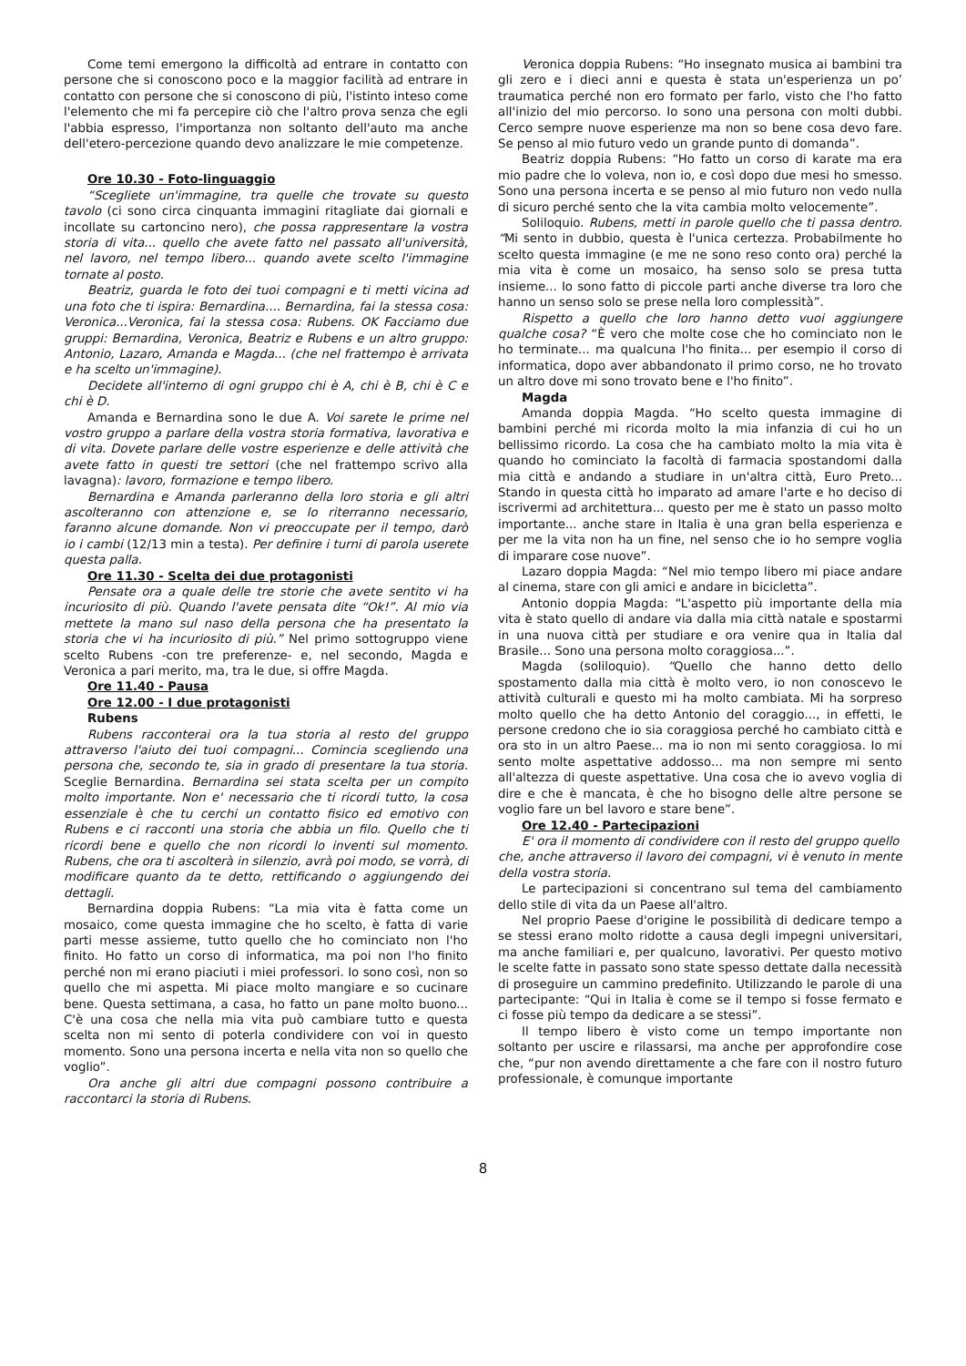Come temi emergono la difficoltà ad entrare in contatto con persone che si conoscono poco e la maggior facilità ad entrare in contatto con persone che si conoscono di più, l'istinto inteso come l'elemento che mi fa percepire ciò che l'altro prova senza che egli l'abbia espresso, l'importanza non soltanto dell'auto ma anche dell'etero-percezione quando devo analizzare le mie competenze.
Ore 10.30 - Foto-linguaggio
“Scegliete un'immagine, tra quelle che trovate su questo tavolo (ci sono circa cinquanta immagini ritagliate dai giornali e incollate su cartoncino nero), che possa rappresentare la vostra storia di vita... quello che avete fatto nel passato all'università, nel lavoro, nel tempo libero... quando avete scelto l'immagine tornate al posto.
Beatriz, guarda le foto dei tuoi compagni e ti metti vicina ad una foto che ti ispira: Bernardina.... Bernardina, fai la stessa cosa: Veronica...Veronica, fai la stessa cosa: Rubens. OK Facciamo due gruppi: Bernardina, Veronica, Beatriz e Rubens e un altro gruppo: Antonio, Lazaro, Amanda e Magda... (che nel frattempo è arrivata e ha scelto un'immagine).
Decidete all'interno di ogni gruppo chi è A, chi è B, chi è C e chi è D.
Amanda e Bernardina sono le due A. Voi sarete le prime nel vostro gruppo a parlare della vostra storia formativa, lavorativa e di vita. Dovete parlare delle vostre esperienze e delle attività che avete fatto in questi tre settori (che nel frattempo scrivo alla lavagna): lavoro, formazione e tempo libero.
Bernardina e Amanda parleranno della loro storia e gli altri ascolteranno con attenzione e, se lo riterranno necessario, faranno alcune domande. Non vi preoccupate per il tempo, darò io i cambi (12/13 min a testa). Per definire i turni di parola userete questa palla.
Ore 11.30 - Scelta dei due protagonisti
Pensate ora a quale delle tre storie che avete sentito vi ha incuriosito di più. Quando l'avete pensata dite “Ok!”. Al mio via mettete la mano sul naso della persona che ha presentato la storia che vi ha incuriosito di più.” Nel primo sottogruppo viene scelto Rubens -con tre preferenze- e, nel secondo, Magda e Veronica a pari merito, ma, tra le due, si offre Magda.
Ore 11.40 - Pausa
Ore 12.00 - I due protagonisti
Rubens
Rubens racconterai ora la tua storia al resto del gruppo attraverso l'aiuto dei tuoi compagni... Comincia scegliendo una persona che, secondo te, sia in grado di presentare la tua storia. Sceglie Bernardina. Bernardina sei stata scelta per un compito molto importante. Non e' necessario che ti ricordi tutto, la cosa essenziale è che tu cerchi un contatto fisico ed emotivo con Rubens e ci racconti una storia che abbia un filo. Quello che ti ricordi bene e quello che non ricordi lo inventi sul momento. Rubens, che ora ti ascolterà in silenzio, avrà poi modo, se vorrà, di modificare quanto da te detto, rettificando o aggiungendo dei dettagli.
Bernardina doppia Rubens: “La mia vita è fatta come un mosaico, come questa immagine che ho scelto, è fatta di varie parti messe assieme, tutto quello che ho cominciato non l'ho finito. Ho fatto un corso di informatica, ma poi non l'ho finito perché non mi erano piaciuti i miei professori. Io sono così, non so quello che mi aspetta. Mi piace molto mangiare e so cucinare bene. Questa settimana, a casa, ho fatto un pane molto buono... C'è una cosa che nella mia vita può cambiare tutto e questa scelta non mi sento di poterla condividere con voi in questo momento. Sono una persona incerta e nella vita non so quello che voglio”.
Ora anche gli altri due compagni possono contribuire a raccontarci la storia di Rubens.
Veronica doppia Rubens: “Ho insegnato musica ai bambini tra gli zero e i dieci anni e questa è stata un'esperienza un po’ traumatica perché non ero formato per farlo, visto che l'ho fatto all'inizio del mio percorso. Io sono una persona con molti dubbi. Cerco sempre nuove esperienze ma non so bene cosa devo fare. Se penso al mio futuro vedo un grande punto di domanda”.
Beatriz doppia Rubens: “Ho fatto un corso di karate ma era mio padre che lo voleva, non io, e così dopo due mesi ho smesso. Sono una persona incerta e se penso al mio futuro non vedo nulla di sicuro perché sento che la vita cambia molto velocemente”.
Soliloquio. Rubens, metti in parole quello che ti passa dentro. “Mi sento in dubbio, questa è l'unica certezza. Probabilmente ho scelto questa immagine (e me ne sono reso conto ora) perché la mia vita è come un mosaico, ha senso solo se presa tutta insieme... Io sono fatto di piccole parti anche diverse tra loro che hanno un senso solo se prese nella loro complessità”.
Rispetto a quello che loro hanno detto vuoi aggiungere qualche cosa? “È vero che molte cose che ho cominciato non le ho terminate... ma qualcuna l'ho finita... per esempio il corso di informatica, dopo aver abbandonato il primo corso, ne ho trovato un altro dove mi sono trovato bene e l'ho finito”.
Magda
Amanda doppia Magda. “Ho scelto questa immagine di bambini perché mi ricorda molto la mia infanzia di cui ho un bellissimo ricordo. La cosa che ha cambiato molto la mia vita è quando ho cominciato la facoltà di farmacia spostandomi dalla mia città e andando a studiare in un'altra città, Euro Preto... Stando in questa città ho imparato ad amare l'arte e ho deciso di iscrivermi ad architettura... questo per me è stato un passo molto importante... anche stare in Italia è una gran bella esperienza e per me la vita non ha un fine, nel senso che io ho sempre voglia di imparare cose nuove”.
Lazaro doppia Magda: “Nel mio tempo libero mi piace andare al cinema, stare con gli amici e andare in bicicletta”.
Antonio doppia Magda: “L'aspetto più importante della mia vita è stato quello di andare via dalla mia città natale e spostarmi in una nuova città per studiare e ora venire qua in Italia dal Brasile... Sono una persona molto coraggiosa...”.
Magda (soliloquio). “Quello che hanno detto dello spostamento dalla mia città è molto vero, io non conoscevo le attività culturali e questo mi ha molto cambiata. Mi ha sorpreso molto quello che ha detto Antonio del coraggio..., in effetti, le persone credono che io sia coraggiosa perché ho cambiato città e ora sto in un altro Paese... ma io non mi sento coraggiosa. Io mi sento molte aspettative addosso... ma non sempre mi sento all'altezza di queste aspettative. Una cosa che io avevo voglia di dire e che è mancata, è che ho bisogno delle altre persone se voglio fare un bel lavoro e stare bene”.
Ore 12.40 - Partecipazioni
E' ora il momento di condividere con il resto del gruppo quello che, anche attraverso il lavoro dei compagni, vi è venuto in mente della vostra storia.
Le partecipazioni si concentrano sul tema del cambiamento dello stile di vita da un Paese all'altro.
Nel proprio Paese d'origine le possibilità di dedicare tempo a se stessi erano molto ridotte a causa degli impegni universitari, ma anche familiari e, per qualcuno, lavorativi. Per questo motivo le scelte fatte in passato sono state spesso dettate dalla necessità di proseguire un cammino predefinito. Utilizzando le parole di una partecipante: “Qui in Italia è come se il tempo si fosse fermato e ci fosse più tempo da dedicare a se stessi”.
Il tempo libero è visto come un tempo importante non soltanto per uscire e rilassarsi, ma anche per approfondire cose che, “pur non avendo direttamente a che fare con il nostro futuro professionale, è comunque importante
8